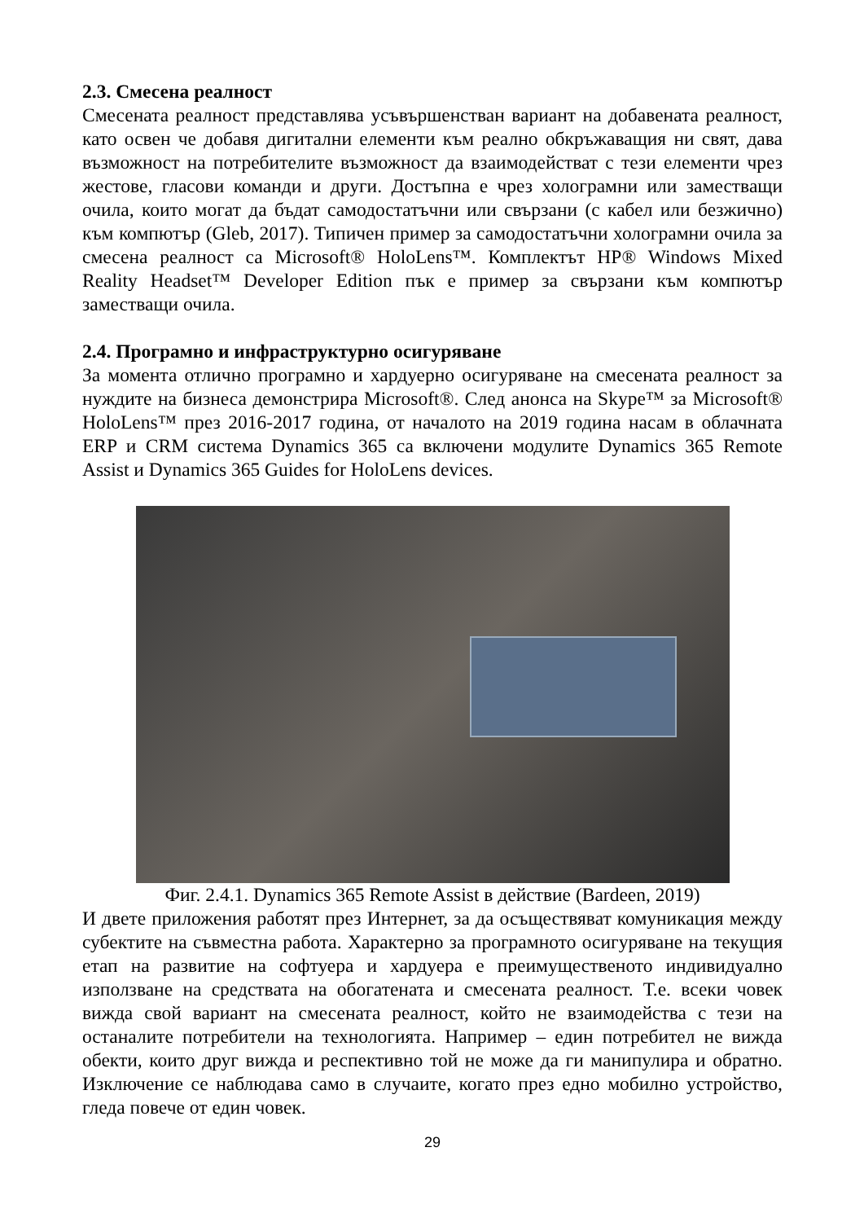2.3. Смесена реалност
Смесената реалност представлява усъвършенстван вариант на добавената реалност, като освен че добавя дигитални елементи към реално обкръжаващия ни свят, дава възможност на потребителите възможност да взаимодействат с тези елементи чрез жестове, гласови команди и други. Достъпна е чрез холограмни или заместващи очила, които могат да бъдат самодостатъчни или свързани (с кабел или безжично) към компютър (Gleb, 2017). Типичен пример за самодостатъчни холограмни очила за смесена реалност са Microsoft® HoloLens™. Комплектът HP® Windows Mixed Reality Headset™ Developer Edition пък е пример за свързани към компютър заместващи очила.
2.4. Програмно и инфраструктурно осигуряване
За момента отлично програмно и хардуерно осигуряване на смесената реалност за нуждите на бизнеса демонстрира Microsoft®. След анонса на Skype™ за Microsoft® HoloLens™ през 2016-2017 година, от началото на 2019 година насам в облачната ERP и CRM система Dynamics 365 са включени модулите Dynamics 365 Remote Assist и Dynamics 365 Guides for HoloLens devices.
Фиг. 2.4.1. Dynamics 365 Remote Assist в действие (Bardeen, 2019)
И двете приложения работят през Интернет, за да осъществяват комуникация между субектите на съвместна работа. Характерно за програмното осигуряване на текущия етап на развитие на софтуера и хардуера е преимущественото индивидуално използване на средствата на обогатената и смесената реалност. Т.е. всеки човек вижда свой вариант на смесената реалност, който не взаимодейства с тези на останалите потребители на технологията. Например – един потребител не вижда обекти, които друг вижда и респективно той не може да ги манипулира и обратно. Изключение се наблюдава само в случаите, когато през едно мобилно устройство, гледа повече от един човек.
29